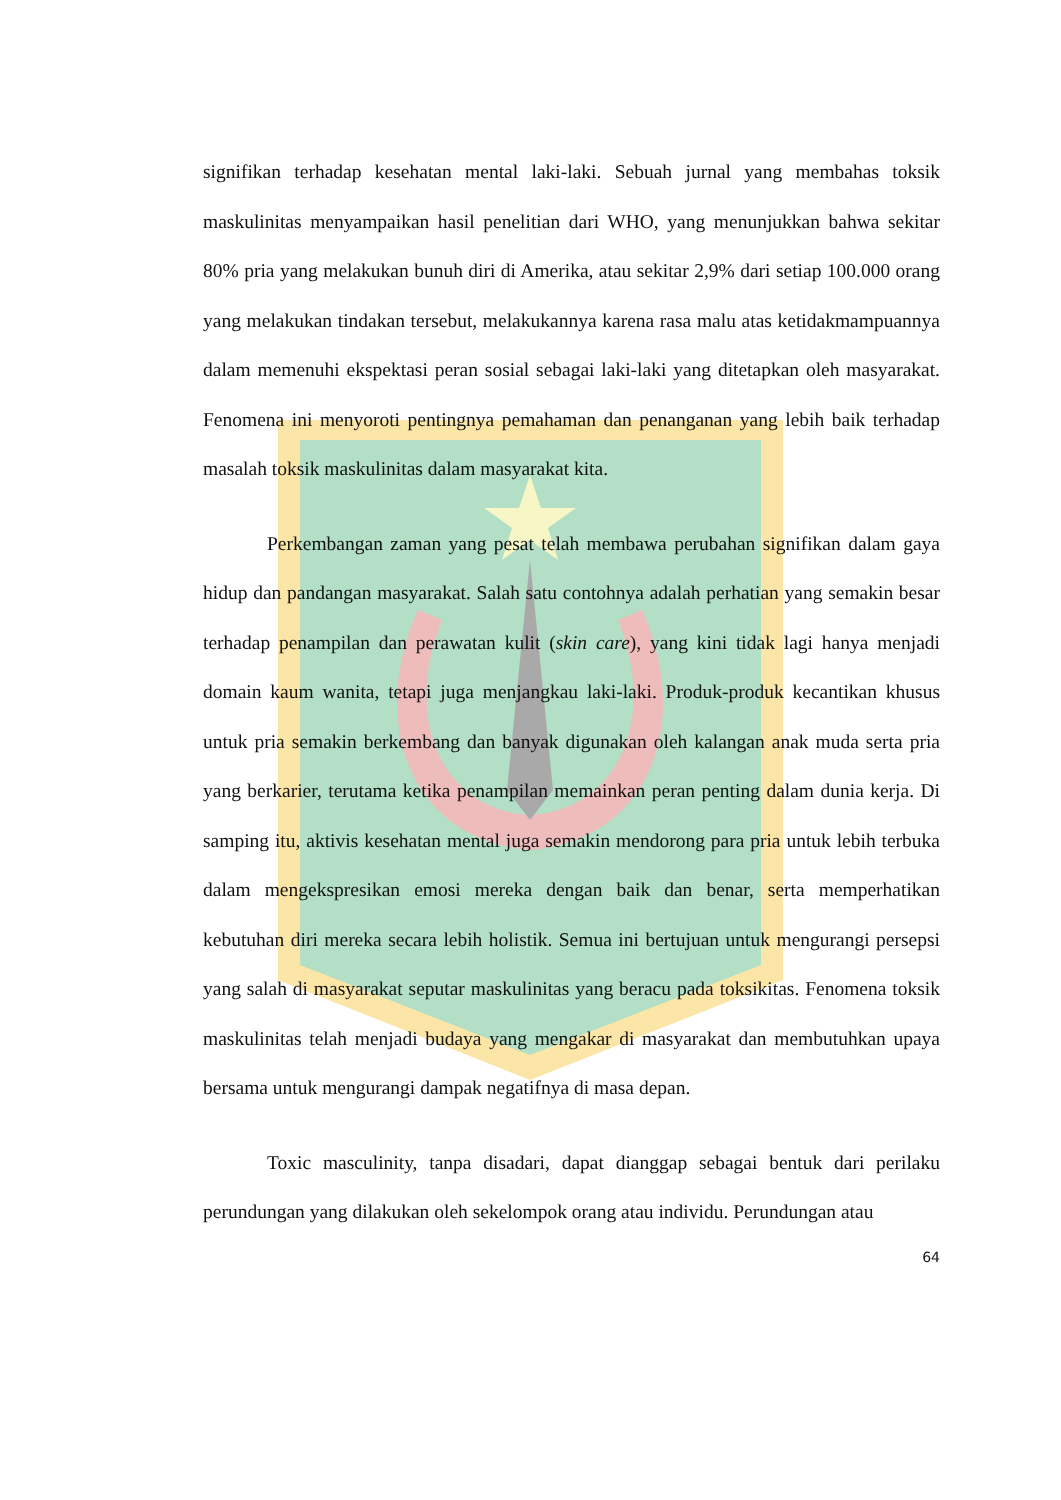signifikan terhadap kesehatan mental laki-laki. Sebuah jurnal yang membahas toksik maskulinitas menyampaikan hasil penelitian dari WHO, yang menunjukkan bahwa sekitar 80% pria yang melakukan bunuh diri di Amerika, atau sekitar 2,9% dari setiap 100.000 orang yang melakukan tindakan tersebut, melakukannya karena rasa malu atas ketidakmampuannya dalam memenuhi ekspektasi peran sosial sebagai laki-laki yang ditetapkan oleh masyarakat. Fenomena ini menyoroti pentingnya pemahaman dan penanganan yang lebih baik terhadap masalah toksik maskulinitas dalam masyarakat kita.
Perkembangan zaman yang pesat telah membawa perubahan signifikan dalam gaya hidup dan pandangan masyarakat. Salah satu contohnya adalah perhatian yang semakin besar terhadap penampilan dan perawatan kulit (skin care), yang kini tidak lagi hanya menjadi domain kaum wanita, tetapi juga menjangkau laki-laki. Produk-produk kecantikan khusus untuk pria semakin berkembang dan banyak digunakan oleh kalangan anak muda serta pria yang berkarier, terutama ketika penampilan memainkan peran penting dalam dunia kerja. Di samping itu, aktivis kesehatan mental juga semakin mendorong para pria untuk lebih terbuka dalam mengekspresikan emosi mereka dengan baik dan benar, serta memperhatikan kebutuhan diri mereka secara lebih holistik. Semua ini bertujuan untuk mengurangi persepsi yang salah di masyarakat seputar maskulinitas yang beracu pada toksikitas. Fenomena toksik maskulinitas telah menjadi budaya yang mengakar di masyarakat dan membutuhkan upaya bersama untuk mengurangi dampak negatifnya di masa depan.
Toxic masculinity, tanpa disadari, dapat dianggap sebagai bentuk dari perilaku perundungan yang dilakukan oleh sekelompok orang atau individu. Perundungan atau
64